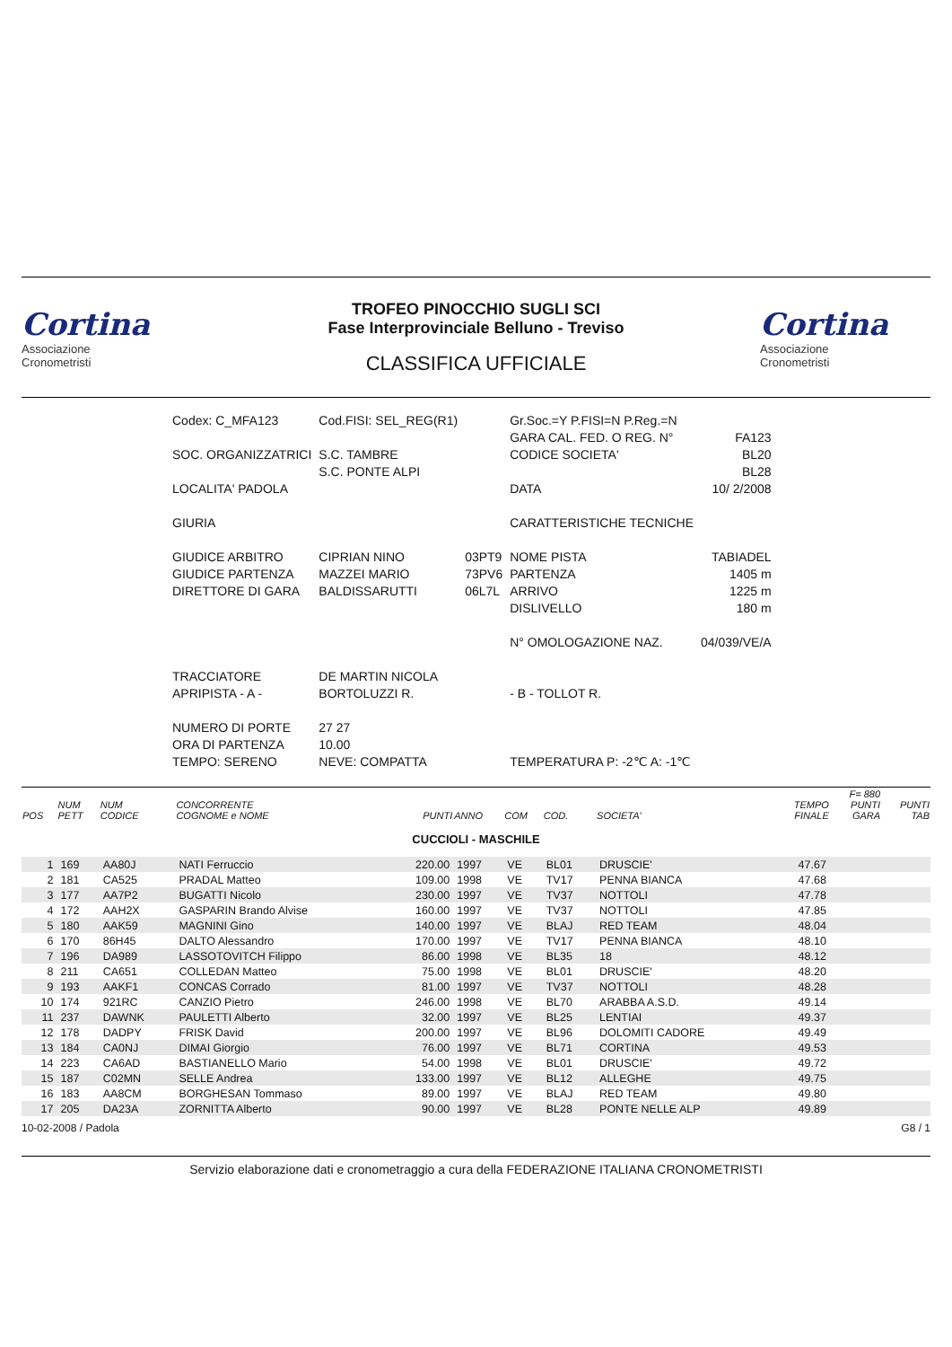Cortina
Associazione
Cronometristi
TROFEO PINOCCHIO SUGLI SCI
Fase Interprovinciale Belluno - Treviso
CLASSIFICA UFFICIALE
Cortina
Associazione
Cronometristi
| Codex: C_MFA123 | Cod.FISI: SEL_REG(R1) | | Gr.Soc.=Y P.FISI=N P.Reg.=N | |
| | | | GARA CAL. FED. O REG. N° | FA123 |
| SOC. ORGANIZZATRICI | S.C. TAMBRE | | CODICE SOCIETA' | BL20 |
| | S.C. PONTE ALPI | | | BL28 |
| LOCALITA' PADOLA | | | DATA | 10/ 2/2008 |
| GIURIA | | | CARATTERISTICHE TECNICHE | |
| GIUDICE ARBITRO | CIPRIAN NINO | 03PT9 | NOME PISTA | TABIADEL |
| GIUDICE PARTENZA | MAZZEI MARIO | 73PV6 | PARTENZA | 1405 m |
| DIRETTORE DI GARA | BALDISSARUTTI | 06L7L | ARRIVO | 1225 m |
| | | | DISLIVELLO | 180 m |
| | | | N° OMOLOGAZIONE NAZ. | 04/039/VE/A |
| TRACCIATORE | DE MARTIN NICOLA | | | |
| APRIPISTA - A - | BORTOLUZZI R. | | - B - TOLLOT R. | |
| NUMERO DI PORTE | 27 27 | | | |
| ORA DI PARTENZA | 10.00 | | | |
| TEMPO: SERENO | NEVE: COMPATTA | | TEMPERATURA P: -2℃ A: -1℃ | |
| POS | NUM PETT | NUM CODICE | CONCORRENTE COGNOME e NOME | PUNTI | ANNO | COM | COD. | SOCIETA' | TEMPO FINALE | F= 880 PUNTI GARA | PUNTI TAB |
| --- | --- | --- | --- | --- | --- | --- | --- | --- | --- | --- | --- |
| CUCCIOLI - MASCHILE | | | | | | | | | | | |
| 1 | 169 | AA80J | NATI Ferruccio | 220.00 | 1997 | VE | BL01 | DRUSCIE' | 47.67 | | |
| 2 | 181 | CA525 | PRADAL Matteo | 109.00 | 1998 | VE | TV17 | PENNA BIANCA | 47.68 | | |
| 3 | 177 | AA7P2 | BUGATTI Nicolo | 230.00 | 1997 | VE | TV37 | NOTTOLI | 47.78 | | |
| 4 | 172 | AAH2X | GASPARIN Brando Alvise | 160.00 | 1997 | VE | TV37 | NOTTOLI | 47.85 | | |
| 5 | 180 | AAK59 | MAGNINI Gino | 140.00 | 1997 | VE | BLAJ | RED TEAM | 48.04 | | |
| 6 | 170 | 86H45 | DALTO Alessandro | 170.00 | 1997 | VE | TV17 | PENNA BIANCA | 48.10 | | |
| 7 | 196 | DA989 | LASSOTOVITCH Filippo | 86.00 | 1998 | VE | BL35 | 18 | 48.12 | | |
| 8 | 211 | CA651 | COLLEDAN Matteo | 75.00 | 1998 | VE | BL01 | DRUSCIE' | 48.20 | | |
| 9 | 193 | AAKF1 | CONCAS Corrado | 81.00 | 1997 | VE | TV37 | NOTTOLI | 48.28 | | |
| 10 | 174 | 921RC | CANZIO Pietro | 246.00 | 1998 | VE | BL70 | ARABBA A.S.D. | 49.14 | | |
| 11 | 237 | DAWNK | PAULETTI Alberto | 32.00 | 1997 | VE | BL25 | LENTIAI | 49.37 | | |
| 12 | 178 | DADPY | FRISK David | 200.00 | 1997 | VE | BL96 | DOLOMITI CADORE | 49.49 | | |
| 13 | 184 | CA0NJ | DIMAI Giorgio | 76.00 | 1997 | VE | BL71 | CORTINA | 49.53 | | |
| 14 | 223 | CA6AD | BASTIANELLO Mario | 54.00 | 1998 | VE | BL01 | DRUSCIE' | 49.72 | | |
| 15 | 187 | C02MN | SELLE Andrea | 133.00 | 1997 | VE | BL12 | ALLEGHE | 49.75 | | |
| 16 | 183 | AA8CM | BORGHESAN Tommaso | 89.00 | 1997 | VE | BLAJ | RED TEAM | 49.80 | | |
| 17 | 205 | DA23A | ZORNITTA Alberto | 90.00 | 1997 | VE | BL28 | PONTE NELLE ALP | 49.89 | | |
10-02-2008 / Padola G8 / 1
Servizio elaborazione dati e cronometraggio a cura della FEDERAZIONE ITALIANA CRONOMETRISTI